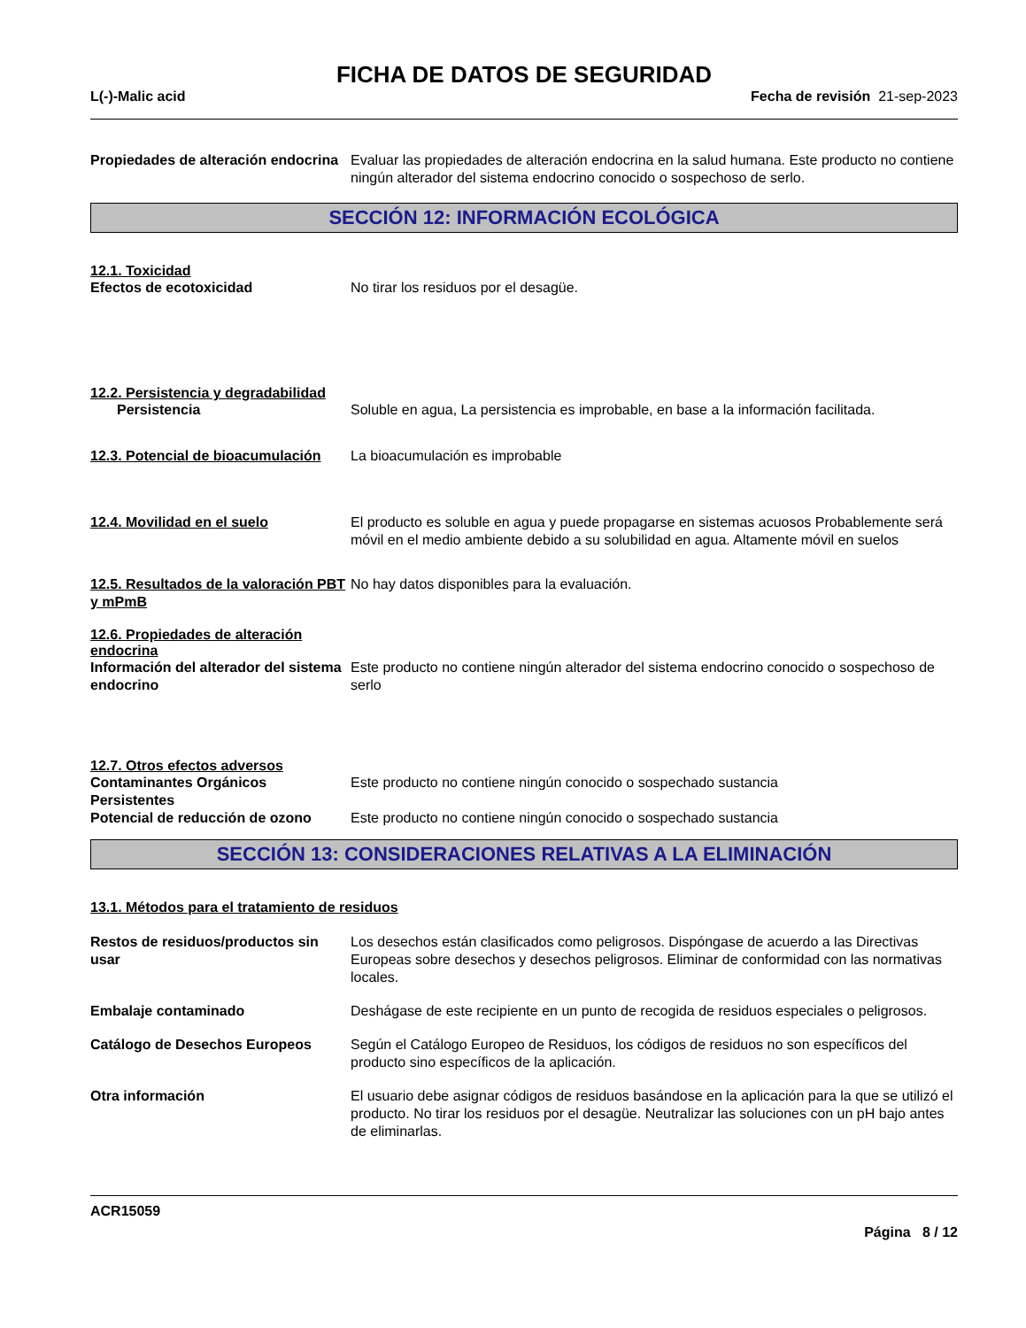FICHA DE DATOS DE SEGURIDAD
L(-)-Malic acid Fecha de revisión 21-sep-2023
Propiedades de alteración endocrina
Evaluar las propiedades de alteración endocrina en la salud humana. Este producto no contiene ningún alterador del sistema endocrino conocido o sospechoso de serlo.
SECCIÓN 12: INFORMACIÓN ECOLÓGICA
12.1. Toxicidad
Efectos de ecotoxicidad No tirar los residuos por el desagüe.
12.2. Persistencia y degradabilidad
Persistencia Soluble en agua, La persistencia es improbable, en base a la información facilitada.
12.3. Potencial de bioacumulación
La bioacumulación es improbable
12.4. Movilidad en el suelo El producto es soluble en agua y puede propagarse en sistemas acuosos Probablemente será móvil en el medio ambiente debido a su solubilidad en agua. Altamente móvil en suelos
12.5. Resultados de la valoración PBT y mPmB
No hay datos disponibles para la evaluación.
12.6. Propiedades de alteración endocrina
Información del alterador del sistema endocrino
Este producto no contiene ningún alterador del sistema endocrino conocido o sospechoso de serlo
12.7. Otros efectos adversos
Contaminantes Orgánicos Persistentes
Este producto no contiene ningún conocido o sospechado sustancia
Potencial de reducción de ozono
Este producto no contiene ningún conocido o sospechado sustancia
SECCIÓN 13: CONSIDERACIONES RELATIVAS A LA ELIMINACIÓN
13.1. Métodos para el tratamiento de residuos
Restos de residuos/productos sin usar
Los desechos están clasificados como peligrosos. Dispóngase de acuerdo a las Directivas Europeas sobre desechos y desechos peligrosos. Eliminar de conformidad con las normativas locales.
Embalaje contaminado Deshágase de este recipiente en un punto de recogida de residuos especiales o peligrosos.
Catálogo de Desechos Europeos Según el Catálogo Europeo de Residuos, los códigos de residuos no son específicos del producto sino específicos de la aplicación.
Otra información El usuario debe asignar códigos de residuos basándose en la aplicación para la que se utilizó el producto. No tirar los residuos por el desagüe. Neutralizar las soluciones con un pH bajo antes de eliminarlas.
ACR15059
Página 8 / 12